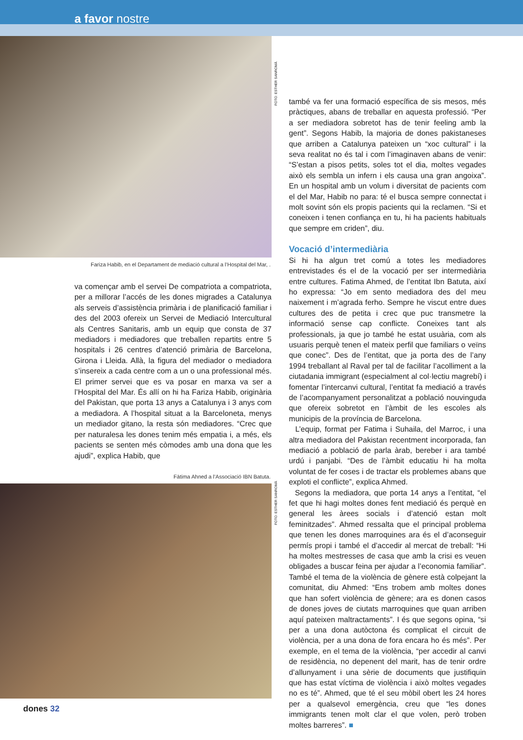a favor nostre
Fariza Habib, en el Departament de mediació cultural a l’Hospital del Mar, .
va començar amb el servei De compatriota a compatriota, per a millorar l’accés de les dones migrades a Catalunya als serveis d’assistència primària i de planificació familiar i des del 2003 ofereix un Servei de Mediació Intercultural als Centres Sanitaris, amb un equip que consta de 37 mediadors i mediadores que treballen repartits entre 5 hospitals i 26 centres d’atenció primària de Barcelona, Girona i Lleida. Allà, la figura del mediador o mediadora s’insereix a cada centre com a un o una professional més. El primer servei que es va posar en marxa va ser a l’Hospital del Mar. És allí on hi ha Fariza Habib, originària del Pakistan, que porta 13 anys a Catalunya i 3 anys com a mediadora. A l’hospital situat a la Barceloneta, menys un mediador gitano, la resta són mediadores. “Crec que per naturalesa les dones tenim més empatia i, a més, els pacients se senten més còmodes amb una dona que les ajudi”, explica Habib, que
Fàtima Ahned a l’Associació IBN Batuta.
FOTO: ESTHER SANROMÀ
FOTO: ESTHER SANROMÀ
també va fer una formació específica de sis mesos, més pràctiques, abans de treballar en aquesta professió. “Per a ser mediadora sobretot has de tenir feeling amb la gent”. Segons Habib, la majoria de dones pakistaneses que arriben a Catalunya pateixen un “xoc cultural” i la seva realitat no és tal i com l’imaginaven abans de venir: “S’estan a pisos petits, soles tot el dia, moltes vegades això els sembla un infern i els causa una gran angoixa”. En un hospital amb un volum i diversitat de pacients com el del Mar, Habib no para: té el busca sempre connectat i molt sovint són els propis pacients qui la reclamen. “Si et coneixen i tenen confiança en tu, hi ha pacients habituals que sempre em criden”, diu.
Vocació d’intermediària
Si hi ha algun tret comú a totes les mediadores entrevistades és el de la vocació per ser intermediària entre cultures. Fatima Ahmed, de l’entitat Ibn Batuta, així ho expressa: “Jo em sento mediadora des del meu naixement i m’agrada ferho. Sempre he viscut entre dues cultures des de petita i crec que puc transmetre la informació sense cap conflicte. Coneixes tant als professionals, ja que jo també he estat usuària, com als usuaris perquè tenen el mateix perfil que familiars o veïns que conec”. Des de l’entitat, que ja porta des de l’any 1994 treballant al Raval per tal de facilitar l’acolliment a la ciutadania immigrant (especialment al col·lectiu magrebí) i fomentar l’intercanvi cultural, l’entitat fa mediació a través de l’acompanyament personalitzat a població nouvinguda que ofereix sobretot en l’àmbit de les escoles als municipis de la província de Barcelona.
L’equip, format per Fatima i Suhaila, del Marroc, i una altra mediadora del Pakistan recentment incorporada, fan mediació a població de parla àrab, bereber i ara també urdú i panjabi. “Des de l’àmbit educatiu hi ha molta voluntat de fer coses i de tractar els problemes abans que exploti el conflicte”, explica Ahmed.
Segons la mediadora, que porta 14 anys a l’entitat, “el fet que hi hagi moltes dones fent mediació és perquè en general les àrees socials i d’atenció estan molt feminitzades”. Ahmed ressalta que el principal problema que tenen les dones marroquines ara és el d’aconseguir permís propi i també el d’accedir al mercat de treball: “Hi ha moltes mestresses de casa que amb la crisi es veuen obligades a buscar feina per ajudar a l’economia familiar”. També el tema de la violència de gènere està colpejant la comunitat, diu Ahmed: “Ens trobem amb moltes dones que han sofert violència de gènere; ara es donen casos de dones joves de ciutats marroquines que quan arriben aquí pateixen maltractaments”. I és que segons opina, “si per a una dona autòctona és complicat el circuit de violència, per a una dona de fora encara ho és més”. Per exemple, en el tema de la violència, “per accedir al canvi de residència, no depenent del marit, has de tenir ordre d’allunyament i una sèrie de documents que justifiquin que has estat víctima de violència i això moltes vegades no es té”. Ahmed, que té el seu mòbil obert les 24 hores per a qualsevol emergència, creu que “les dones immigrants tenen molt clar el que volen, però troben moltes barreres”. ■
dones 32